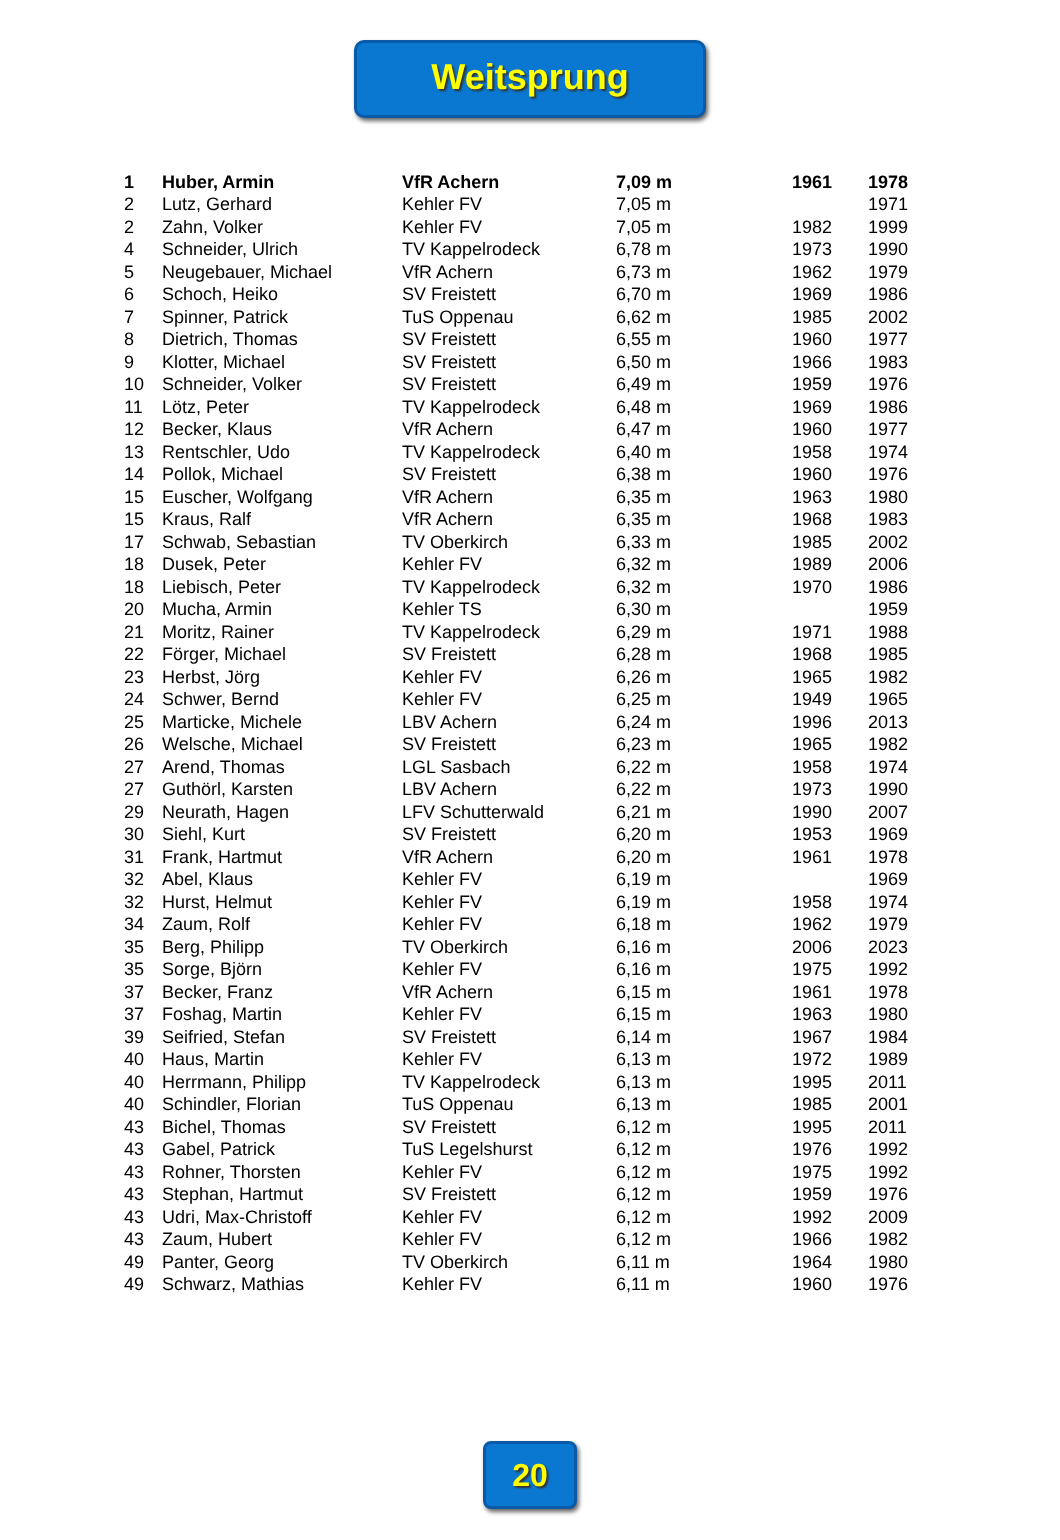Weitsprung
| 1 | Huber, Armin | VfR Achern | 7,09 m | 1961 | 1978 |
| 2 | Lutz, Gerhard | Kehler FV | 7,05 m | | 1971 |
| 2 | Zahn, Volker | Kehler FV | 7,05 m | 1982 | 1999 |
| 4 | Schneider, Ulrich | TV Kappelrodeck | 6,78 m | 1973 | 1990 |
| 5 | Neugebauer, Michael | VfR Achern | 6,73 m | 1962 | 1979 |
| 6 | Schoch, Heiko | SV Freistett | 6,70 m | 1969 | 1986 |
| 7 | Spinner, Patrick | TuS Oppenau | 6,62 m | 1985 | 2002 |
| 8 | Dietrich, Thomas | SV Freistett | 6,55 m | 1960 | 1977 |
| 9 | Klotter, Michael | SV Freistett | 6,50 m | 1966 | 1983 |
| 10 | Schneider, Volker | SV Freistett | 6,49 m | 1959 | 1976 |
| 11 | Lötz, Peter | TV Kappelrodeck | 6,48 m | 1969 | 1986 |
| 12 | Becker, Klaus | VfR Achern | 6,47 m | 1960 | 1977 |
| 13 | Rentschler, Udo | TV Kappelrodeck | 6,40 m | 1958 | 1974 |
| 14 | Pollok, Michael | SV Freistett | 6,38 m | 1960 | 1976 |
| 15 | Euscher, Wolfgang | VfR Achern | 6,35 m | 1963 | 1980 |
| 15 | Kraus, Ralf | VfR Achern | 6,35 m | 1968 | 1983 |
| 17 | Schwab, Sebastian | TV Oberkirch | 6,33 m | 1985 | 2002 |
| 18 | Dusek, Peter | Kehler FV | 6,32 m | 1989 | 2006 |
| 18 | Liebisch, Peter | TV Kappelrodeck | 6,32 m | 1970 | 1986 |
| 20 | Mucha, Armin | Kehler TS | 6,30 m | | 1959 |
| 21 | Moritz, Rainer | TV Kappelrodeck | 6,29 m | 1971 | 1988 |
| 22 | Förger, Michael | SV Freistett | 6,28 m | 1968 | 1985 |
| 23 | Herbst, Jörg | Kehler FV | 6,26 m | 1965 | 1982 |
| 24 | Schwer, Bernd | Kehler FV | 6,25 m | 1949 | 1965 |
| 25 | Marticke, Michele | LBV Achern | 6,24 m | 1996 | 2013 |
| 26 | Welsche, Michael | SV Freistett | 6,23 m | 1965 | 1982 |
| 27 | Arend, Thomas | LGL Sasbach | 6,22 m | 1958 | 1974 |
| 27 | Guthörl, Karsten | LBV Achern | 6,22 m | 1973 | 1990 |
| 29 | Neurath, Hagen | LFV Schutterwald | 6,21 m | 1990 | 2007 |
| 30 | Siehl, Kurt | SV Freistett | 6,20 m | 1953 | 1969 |
| 31 | Frank, Hartmut | VfR Achern | 6,20 m | 1961 | 1978 |
| 32 | Abel, Klaus | Kehler FV | 6,19 m | | 1969 |
| 32 | Hurst, Helmut | Kehler FV | 6,19 m | 1958 | 1974 |
| 34 | Zaum, Rolf | Kehler FV | 6,18 m | 1962 | 1979 |
| 35 | Berg, Philipp | TV Oberkirch | 6,16 m | 2006 | 2023 |
| 35 | Sorge, Björn | Kehler FV | 6,16 m | 1975 | 1992 |
| 37 | Becker, Franz | VfR Achern | 6,15 m | 1961 | 1978 |
| 37 | Foshag, Martin | Kehler FV | 6,15 m | 1963 | 1980 |
| 39 | Seifried, Stefan | SV Freistett | 6,14 m | 1967 | 1984 |
| 40 | Haus, Martin | Kehler FV | 6,13 m | 1972 | 1989 |
| 40 | Herrmann, Philipp | TV Kappelrodeck | 6,13 m | 1995 | 2011 |
| 40 | Schindler, Florian | TuS Oppenau | 6,13 m | 1985 | 2001 |
| 43 | Bichel, Thomas | SV Freistett | 6,12 m | 1995 | 2011 |
| 43 | Gabel, Patrick | TuS Legelshurst | 6,12 m | 1976 | 1992 |
| 43 | Rohner, Thorsten | Kehler FV | 6,12 m | 1975 | 1992 |
| 43 | Stephan, Hartmut | SV Freistett | 6,12 m | 1959 | 1976 |
| 43 | Udri, Max-Christoff | Kehler FV | 6,12 m | 1992 | 2009 |
| 43 | Zaum, Hubert | Kehler FV | 6,12 m | 1966 | 1982 |
| 49 | Panter, Georg | TV Oberkirch | 6,11 m | 1964 | 1980 |
| 49 | Schwarz, Mathias | Kehler FV | 6,11 m | 1960 | 1976 |
20